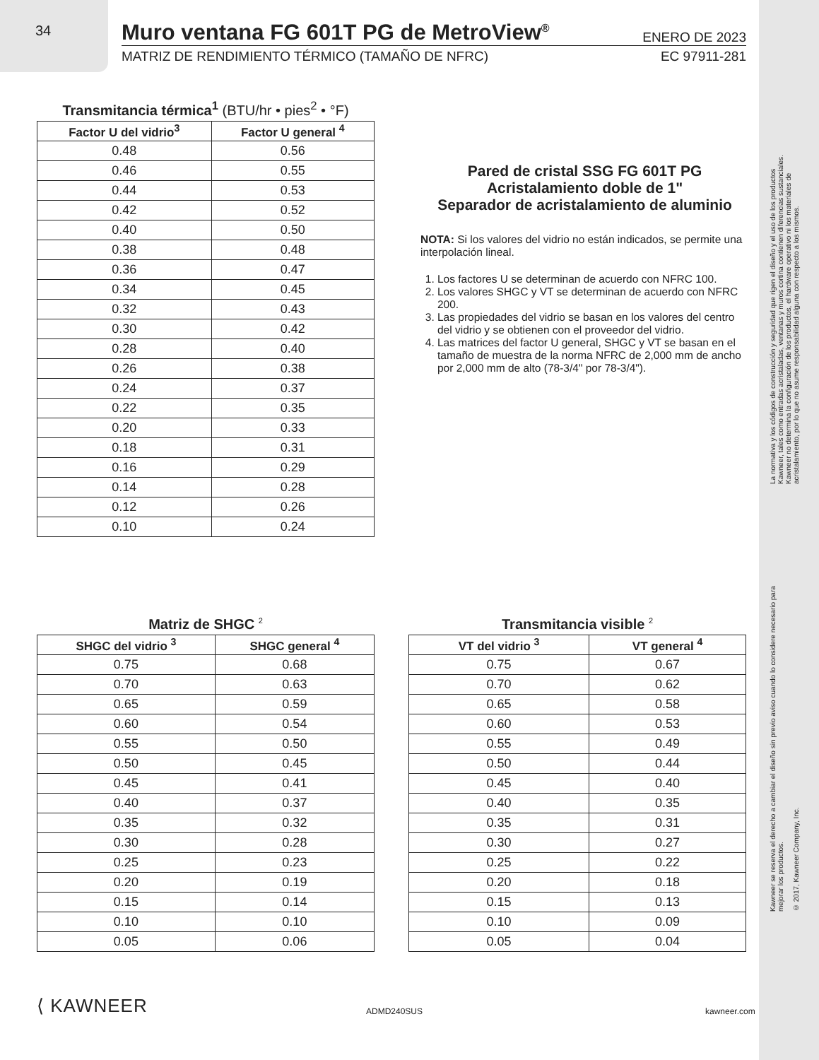34
Muro ventana FG 601T PG de MetroView<sup>®</sup> ENERO DE 2023
MATRIZ DE RENDIMIENTO TÉRMICO (TAMAÑO DE NFRC) EC 97911-281
Transmitancia térmica<sup>1</sup> (BTU/hr • pies<sup>2</sup> • °F)
| Factor U del vidrio<sup>3</sup> | Factor U general <sup>4</sup> |
| --- | --- |
| 0.48 | 0.56 |
| 0.46 | 0.55 |
| 0.44 | 0.53 |
| 0.42 | 0.52 |
| 0.40 | 0.50 |
| 0.38 | 0.48 |
| 0.36 | 0.47 |
| 0.34 | 0.45 |
| 0.32 | 0.43 |
| 0.30 | 0.42 |
| 0.28 | 0.40 |
| 0.26 | 0.38 |
| 0.24 | 0.37 |
| 0.22 | 0.35 |
| 0.20 | 0.33 |
| 0.18 | 0.31 |
| 0.16 | 0.29 |
| 0.14 | 0.28 |
| 0.12 | 0.26 |
| 0.10 | 0.24 |
Pared de cristal SSG FG 601T PG
Acristalamiento doble de 1"
Separador de acristalamiento de aluminio
NOTA: Si los valores del vidrio no están indicados, se permite una interpolación lineal.
1. Los factores U se determinan de acuerdo con NFRC 100.
2. Los valores SHGC y VT se determinan de acuerdo con NFRC 200.
3. Las propiedades del vidrio se basan en los valores del centro del vidrio y se obtienen con el proveedor del vidrio.
4. Las matrices del factor U general, SHGC y VT se basan en el tamaño de muestra de la norma NFRC de 2,000 mm de ancho por 2,000 mm de alto (78-3/4" por 78-3/4").
Matriz de SHGC <sup>2</sup>
| SHGC del vidrio <sup>3</sup> | SHGC general <sup>4</sup> |
| --- | --- |
| 0.75 | 0.68 |
| 0.70 | 0.63 |
| 0.65 | 0.59 |
| 0.60 | 0.54 |
| 0.55 | 0.50 |
| 0.50 | 0.45 |
| 0.45 | 0.41 |
| 0.40 | 0.37 |
| 0.35 | 0.32 |
| 0.30 | 0.28 |
| 0.25 | 0.23 |
| 0.20 | 0.19 |
| 0.15 | 0.14 |
| 0.10 | 0.10 |
| 0.05 | 0.06 |
Transmitancia visible <sup>2</sup>
| VT del vidrio <sup>3</sup> | VT general <sup>4</sup> |
| --- | --- |
| 0.75 | 0.67 |
| 0.70 | 0.62 |
| 0.65 | 0.58 |
| 0.60 | 0.53 |
| 0.55 | 0.49 |
| 0.50 | 0.44 |
| 0.45 | 0.40 |
| 0.40 | 0.35 |
| 0.35 | 0.31 |
| 0.30 | 0.27 |
| 0.25 | 0.22 |
| 0.20 | 0.18 |
| 0.15 | 0.13 |
| 0.10 | 0.09 |
| 0.05 | 0.04 |
La normativa y los códigos de construcción y seguridad que rigen el diseño y el uso de los productos Kawneer, tales como entradas acristaladas, ventanas y muros cortina contienen diferencias sustanciales. Kawneer no determina la configuración de los productos, el hardware operativo ni los materiales de acristalamiento, por lo que no asume responsabilidad alguna con respecto a los mismos.
Kawneer se reserva el derecho a cambiar el diseño sin previo aviso cuando lo considere necesario para mejorar los productos.
© 2017, Kawneer Company, Inc.
⟨ KAWNEER ADMD240SUS kawneer.com